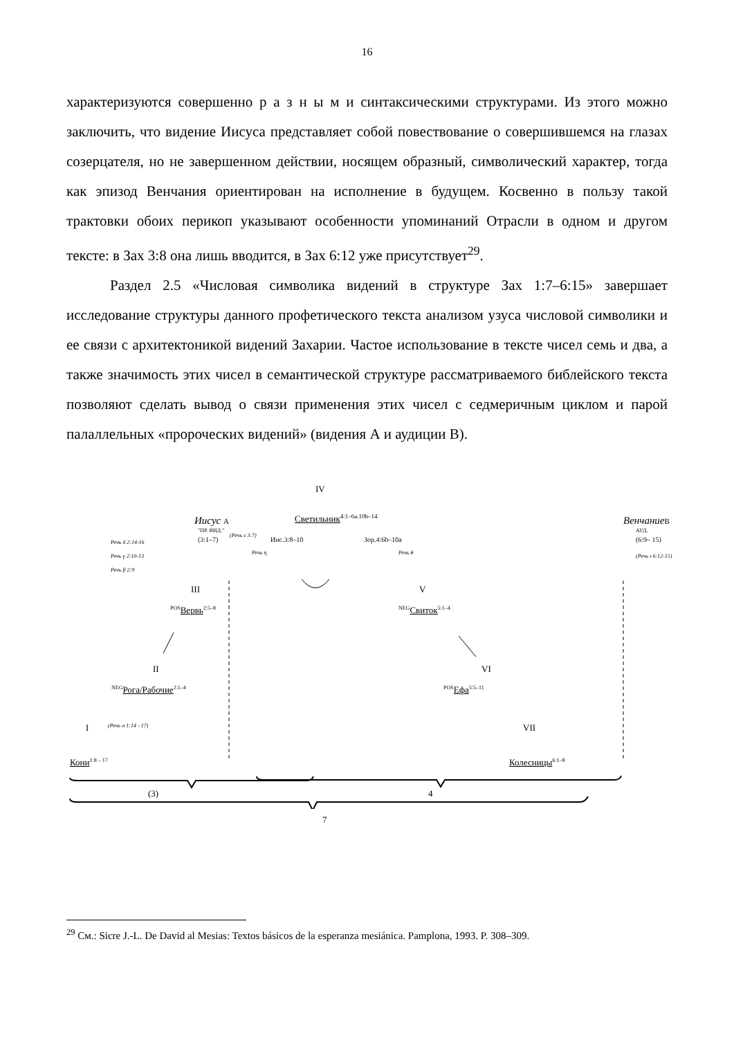16
характеризуются совершенно р а з н ы м и синтаксическими структурами. Из этого можно заключить, что видение Иисуса представляет собой повествование о совершившемся на глазах созерцателя, но не завершенном действии, носящем образный, символический характер, тогда как эпизод Венчания ориентирован на исполнение в будущем. Косвенно в пользу такой трактовки обоих перикоп указывают особенности упоминаний Отрасли в одном и другом тексте: в Зах 3:8 она лишь вводится, в Зах 6:12 уже присутствует<sup>29</sup>.
Раздел 2.5 «Числовая символика видений в структуре Зах 1:7–6:15» завершает исследование структуры данного профетического текста анализом узуса числовой символики и ее связи с архитектоникой видений Захарии. Частое использование в тексте чисел семь и два, а также значимость этих чисел в семантической структуре рассматриваемого библейского текста позволяют сделать вывод о связи применения этих чисел с седмеричным циклом и парой палаллельных «пророческих видений» (видения А и аудиции В).
IV
Иисус A
"ПР. ВИД."
(3:1–7)
(Речь ε 3:7)
Светильник<sup>4:1–6a.10b–14</sup>
Иис.3:8–10 Зор.4:6b–10a
Речь η Речь θ
ВенчаниеB
АУД.
(6:9– 15)
(Речь ι 6:12-15)
Речь δ 2:14-16
Речь γ 2:10-13
Речь β 2:9
III
<sup>POS</sup>Вервь<sup>2:5–8</sup>
V
<sup>NEG</sup>Свиток<sup>5:1–4</sup>
II
<sup>NEG</sup>Рога/Рабочие<sup>2:1–4</sup>
VI
<sup>POS</sup>Ефа<sup>5:5–11</sup>
(Речь α 1:14 - 17)
I VII
Кони<sup>1:8 – 17</sup> Колесницы<sup>6:1–8</sup>
(3) 4
7
<sup>29</sup> См.: Sicre J.-L. De David al Mesias: Textos básicos de la esperanza mesiánica. Pamplona, 1993. P. 308–309.